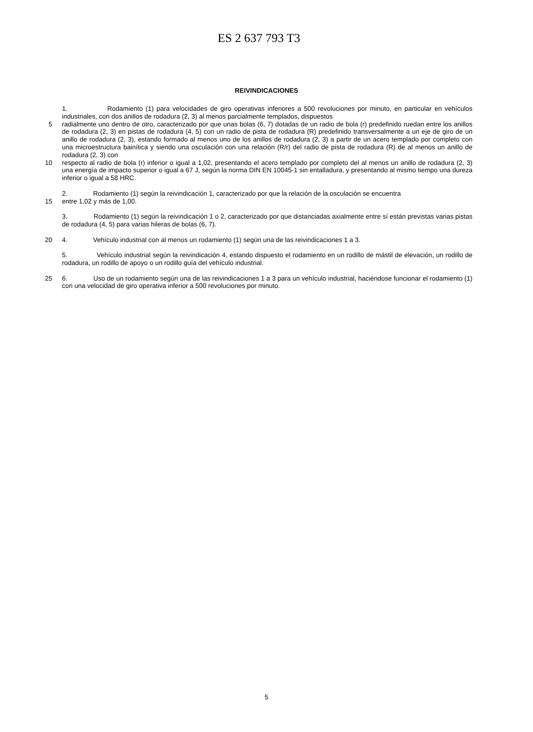ES 2 637 793 T3
REIVINDICACIONES
1. Rodamiento (1) para velocidades de giro operativas inferiores a 500 revoluciones por minuto, en particular en vehículos industriales, con dos anillos de rodadura (2, 3) al menos parcialmente templados, dispuestos
5 radialmente uno dentro de otro, caracterizado por que unas bolas (6, 7) dotadas de un radio de bola (r) predefinido ruedan entre los anillos de rodadura (2, 3) en pistas de rodadura (4, 5) con un radio de pista de rodadura (R) predefinido transversalmente a un eje de giro de un anillo de rodadura (2, 3), estando formado al menos uno de los anillos de rodadura (2, 3) a partir de un acero templado por completo con una microestructura bainítica y siendo una osculación con una relación (R/r) del radio de pista de rodadura (R) de al menos un anillo de rodadura (2, 3) con
10 respecto al radio de bola (r) inferior o igual a 1,02, presentando el acero templado por completo del al menos un anillo de rodadura (2, 3) una energía de impacto superior o igual a 67 J, según la norma DIN EN 10045-1 sin entalladura, y presentando al mismo tiempo una dureza inferior o igual a 58 HRC.
2. Rodamiento (1) según la reivindicación 1, caracterizado por que la relación de la osculación se encuentra
15 entre 1,02 y más de 1,00.
3. Rodamiento (1) según la reivindicación 1 o 2, caracterizado por que distanciadas axialmente entre sí están previstas varias pistas de rodadura (4, 5) para varias hileras de bolas (6, 7).
20 4. Vehículo industrial con al menos un rodamiento (1) según una de las reivindicaciones 1 a 3.
5. Vehículo industrial según la reivindicación 4, estando dispuesto el rodamiento en un rodillo de mástil de elevación, un rodillo de rodadura, un rodillo de apoyo o un rodillo guía del vehículo industrial.
25 6. Uso de un rodamiento según una de las reivindicaciones 1 a 3 para un vehículo industrial, haciéndose funcionar el rodamiento (1) con una velocidad de giro operativa inferior a 500 revoluciones por minuto.
5